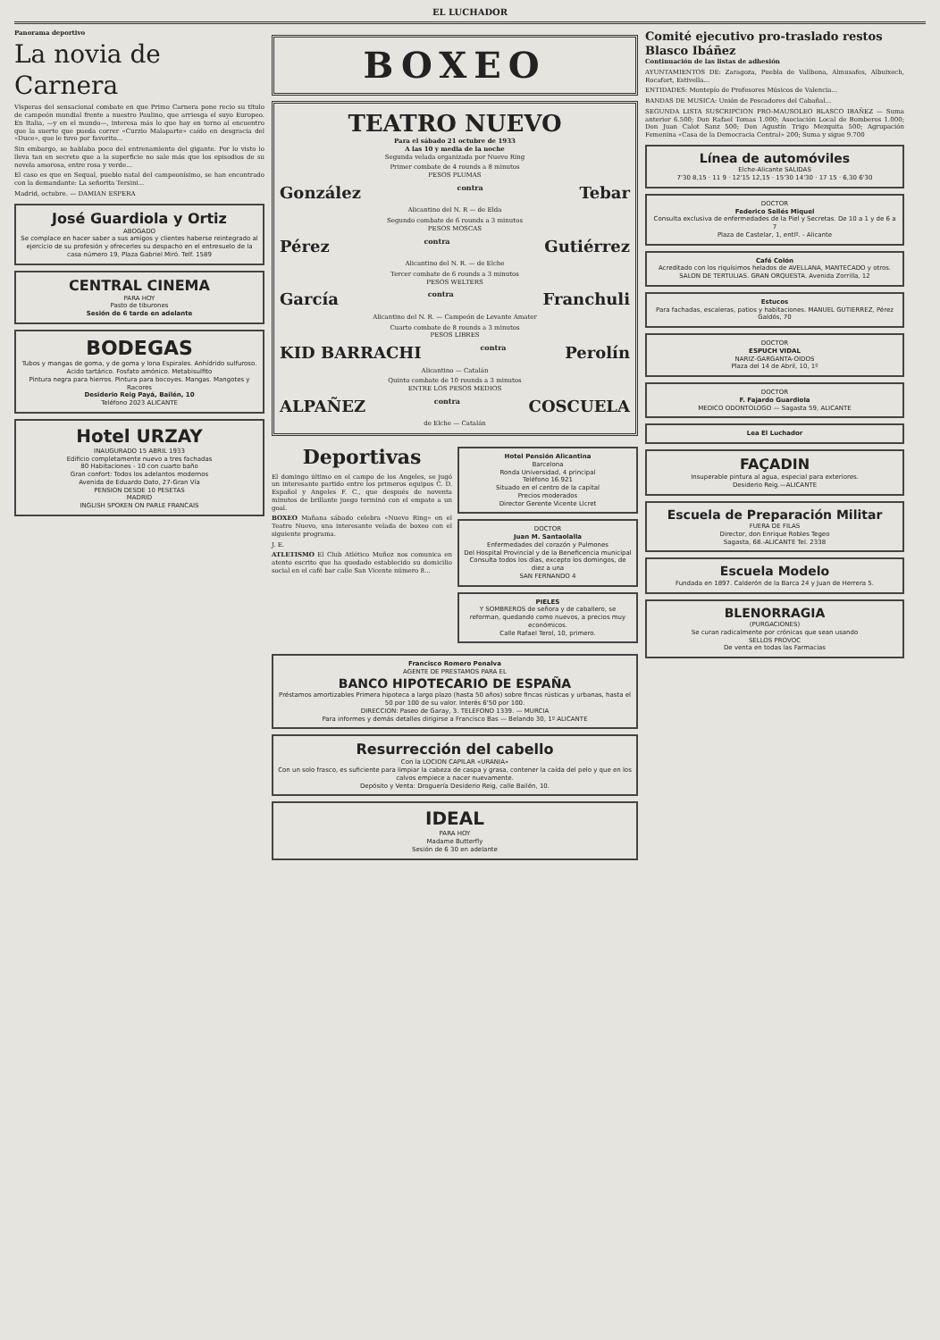EL LUCHADOR
Panorama deportivo
La novia de Carnera
Vísperas del sensacional combate en que Primo Carnera pone recio su título de campeón mundial frente a nuestro Paulino, que arriesga el suyo Europeo. En Italia, —y en el mundo—, interesa más lo que hay en torno al encuentro que la suerte que pueda correr «Curzio Malaparte» caído en desgracia del «Duce», que le tuvo por favorito...
Sin embargo, se hablaba poco del entrenamiento del gigante. Por lo visto lo lleva tan en secreto que a la superficie no sale más que los episodios de su novela amorosa, entre rosa y verde...
El caso es que en Sequal, pueblo natal del campeonísimo, se han encontrado con la demandante: La señorita Tersini...
Madrid, octubre. — DAMIAN ESPERA
José Guardiola y Ortiz
ABOGADO
Se complace en hacer saber a sus amigos y clientes haberse reintegrado al ejercicio de su profesión y ofrecerles su despacho en el entresuelo de la casa número 19, Plaza Gabriel Miró. Telf. 1589
CENTRAL CINEMA
PARA HOY
Pasto de tiburones
Sesión de 6 tarde en adelante
BODEGAS
Tubos y mangas de goma, y de goma y lona Espirales. Anhídrido sulfuroso. Acido tartárico. Fosfato amónico. Metabisulfito
Pintura negra para hierros. Pintura para bocoyes. Mangas. Mangotes y Racores
Desiderio Reig Payá, Bailén, 10
Teléfono 2023 ALICANTE
Hotel URZAY
INAUGURADO 15 ABRIL 1933
Edificio completamente nuevo a tres fachadas
80 Habitaciones - 10 con cuarto baño
Gran confort: Todos los adelantos modernos
Avenida de Eduardo Dato, 27-Gran Vía
PENSION DESDE 10 PESETAS
MADRID
INGLISH SPOKEN ON PARLE FRANCAIS
BOXEO
TEATRO NUEVO
Para el sábado 21 octubre de 1933
A las 10 y media de la noche
Segunda velada organizada por Nuevo Ring
Primer combate de 4 rounds a 8 minutos
PESOS PLUMAS
González contra Tebar
Alicantino del N. R — de Elda
Segundo combate de 6 rounds a 3 minutos
PESOS MOSCAS
Pérez contra Gutiérrez
Alicantino del N. R. — de Elche
Tercer combate de 6 rounds a 3 minutos
PESOS WELTERS
García contra Franchuli
Alicantino del N. R. — Campeón de Levante Amater
Cuarto combate de 8 rounds a 3 minutos
PESOS LIBRES
KID BARRACHI contra Perolín
Alicantino — Catalán
Quinto combate de 10 rounds a 3 minutos
ENTRE LOS PESOS MEDIOS
ALPAÑEZ contra COSCUELA
de Elche — Catalán
Deportivas
El domingo último en el campo de los Angeles, se jugó un interesante partido entre los primeros equipos C. D. Español y Angeles F. C., que después de noventa minutos de brillante juego terminó con el empate a un goal.
BOXEO Mañana sábado celebra «Nuevo Ring» en el Teatro Nuevo, una interesante velada de boxeo con el siguiente programa.
J. E.
ATLETISMO El Club Atlético Muñoz nos comunica en atento escrito que ha quedado establecido su domicilio social en el café bar calle San Vicente número 8...
Hotel Pensión Alicantina
Barcelona
Ronda Universidad, 4 principal
Teléfono 16.921
Situado en el centro de la capital
Precios moderados
Director Gerente Vicente Llcret
DOCTOR
Juan M. Santaolalla
Enfermedades del corazón y Pulmones
Del Hospital Provincial y de la Beneficencia municipal
Consulta todos los días, excepto los domingos, de diez a una
SAN FERNANDO 4
PIELES
Y SOMBREROS de señora y de caballero, se reforman, quedando como nuevos, a precios muy económicos.
Calle Rafael Terol, 10, primero.
Francisco Romero Penalva
AGENTE DE PRESTAMOS PARA EL
BANCO HIPOTECARIO DE ESPAÑA
Préstamos amortizables Primera hipoteca a largo plazo (hasta 50 años) sobre fincas rústicas y urbanas, hasta el 50 por 100 de su valor. Interés 6'50 por 100.
DIRECCION: Paseo de Garay, 3. TELEFONO 1339. — MURCIA
Para informes y demás detalles dirigirse a Francisco Bas — Belando 30, 1º ALICANTE
Resurrección del cabello
Con la LOCION CAPILAR «URANIA»
Con un solo frasco, es suficiente para limpiar la cabeza de caspa y grasa, contener la caída del pelo y que en los calvos empiece a nacer nuevamente.
Depósito y Venta: Droguería Desiderio Reig, calle Bailén, 10.
IDEAL
PARA HOY
Madame Butterfly
Sesión de 6 30 en adelante
Comité ejecutivo pro-traslado restos Blasco Ibáñez
Continuación de las listas de adhesión
AYUNTAMIENTOS DE: Zaragoza, Puebla de Vallbona, Almusafes, Albuixech, Rocafort, Estivella...
ENTIDADES: Montepío de Profesores Músicos de Valencia...
BANDAS DE MUSICA: Unión de Pescadores del Cabañal...
SEGUNDA LISTA SUSCRIPCION PRO-MAUSOLEO BLASCO IBAÑEZ — Suma anterior 6.500; Don Rafael Tomas 1.000; Asociación Local de Bomberos 1.000; Don Juan Calot Sanz 500; Don Agustín Trigo Mezquita 500; Agrupación Femenina «Casa de la Democracia Central» 200; Suma y sigue 9.700
Línea de automóviles
Elche-Alicante SALIDAS
7'30 8,15 · 11 9 · 12'15 12,15 · 15'30 14'30 · 17 15 · 6,30 6'30
DOCTOR
Federico Sellés Miquel
Consulta exclusiva de enfermedades de la Piel y Secretas. De 10 a 1 y de 6 a 7
Plaza de Castelar, 1, entlº. - Alicante
Café Colón
Acreditado con los riquísimos helados de AVELLANA, MANTECADO y otros. SALON DE TERTULIAS. GRAN ORQUESTA. Avenida Zorrilla, 12
Estucos
Para fachadas, escaleras, patios y habitaciones. MANUEL GUTIERREZ, Pérez Galdós, 70
DOCTOR
ESPUCH VIDAL
NARIZ-GARGANTA-OIDOS
Plaza del 14 de Abril, 10, 1º
DOCTOR
F. Fajardo Guardiola
MEDICO ODONTOLOGO — Sagasta 59, ALICANTE
Lea El Luchador
FAÇADIN
Insuperable pintura al agua, especial para exteriores.
Desiderio Reig.—ALICANTE
Escuela de Preparación Militar
FUERA DE FILAS
Director, don Enrique Robles Tegeo
Sagasta, 68.-ALICANTE Tel. 2338
Escuela Modelo
Fundada en 1897. Calderón de la Barca 24 y Juan de Herrera 5.
BLENORRAGIA
(PURGACIONES)
Se curan radicalmente por crónicas que sean usando
SELLOS PROVOC
De venta en todas las Farmacias